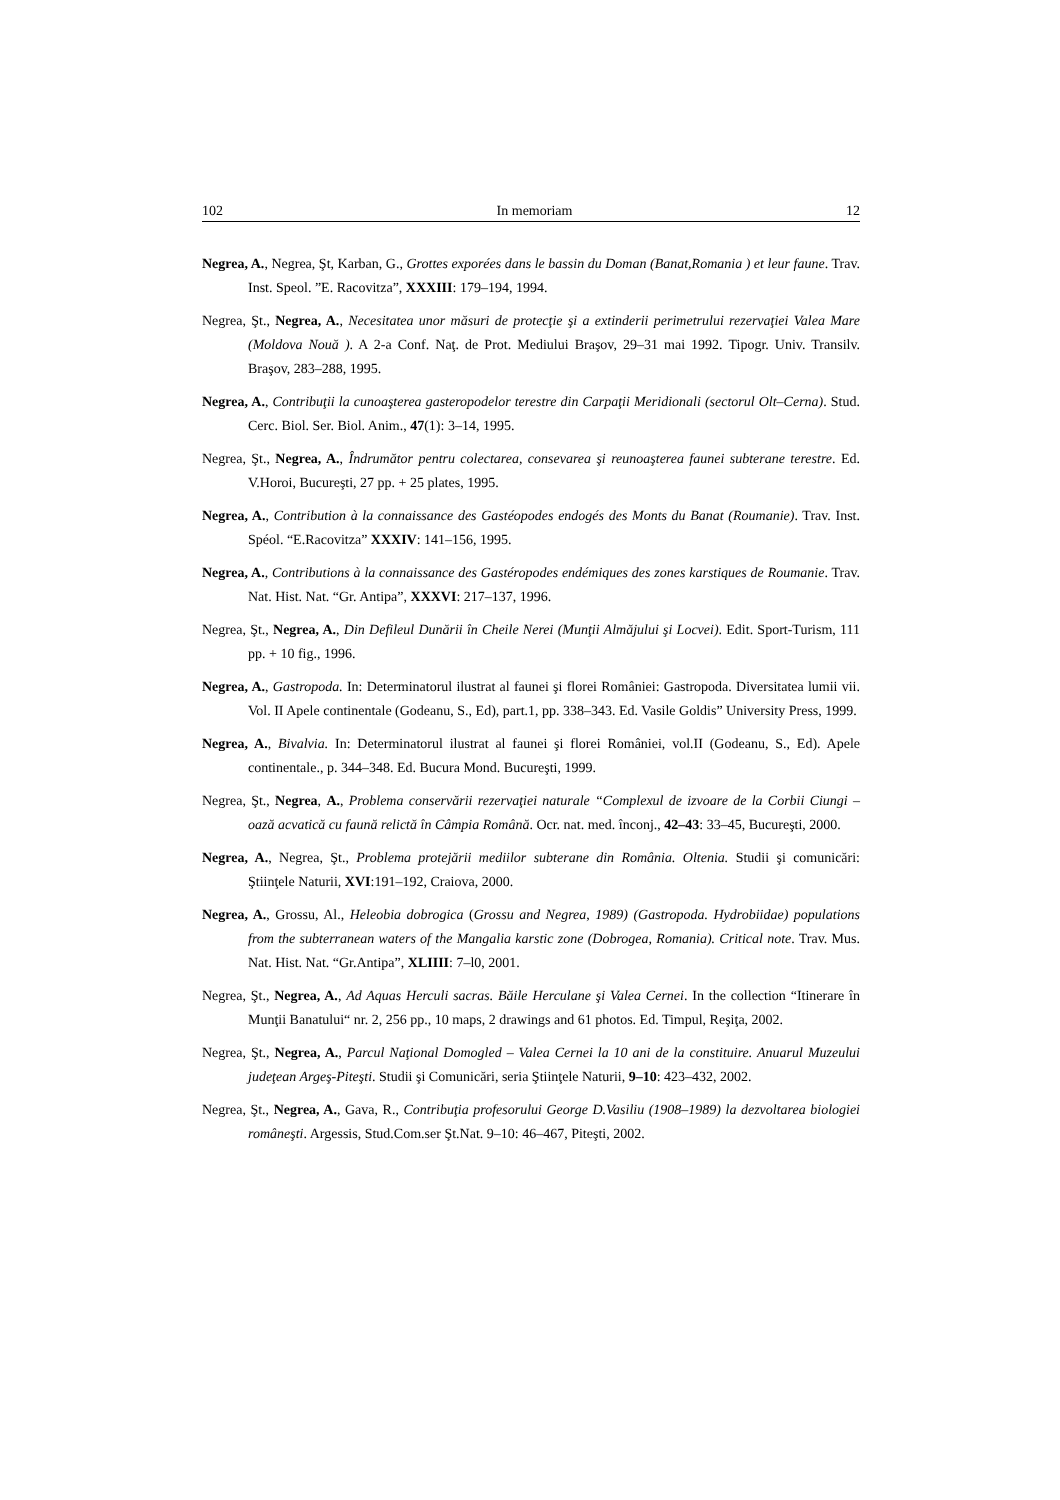102 In memoriam 12
Negrea, A., Negrea, Şt, Karban, G., Grottes exporées dans le bassin du Doman (Banat,Romania ) et leur faune. Trav. Inst. Speol. ”E. Racovitza”, XXXIII: 179–194, 1994.
Negrea, Şt., Negrea, A., Necesitatea unor măsuri de protecţie şi a extinderii perimetrului rezervaţiei Valea Mare (Moldova Nouă ). A 2-a Conf. Naţ. de Prot. Mediului Braşov, 29–31 mai 1992. Tipogr. Univ. Transilv. Braşov, 283–288, 1995.
Negrea, A., Contribuţii la cunoaşterea gasteropodelor terestre din Carpaţii Meridionali (sectorul Olt–Cerna). Stud. Cerc. Biol. Ser. Biol. Anim., 47(1): 3–14, 1995.
Negrea, Şt., Negrea, A., Îndrumător pentru colectarea, consevarea şi reunoaşterea faunei subterane terestre. Ed. V.Horoi, Bucureşti, 27 pp. + 25 plates, 1995.
Negrea, A., Contribution à la connaissance des Gastéopodes endogés des Monts du Banat (Roumanie). Trav. Inst. Spéol. “E.Racovitza” XXXIV: 141–156, 1995.
Negrea, A., Contributions à la connaissance des Gastéropodes endémiques des zones karstiques de Roumanie. Trav. Nat. Hist. Nat. “Gr. Antipa”, XXXVI: 217–137, 1996.
Negrea, Şt., Negrea, A., Din Defileul Dunării în Cheile Nerei (Munţii Almăjului şi Locvei). Edit. Sport-Turism, 111 pp. + 10 fig., 1996.
Negrea, A., Gastropoda. In: Determinatorul ilustrat al faunei şi florei României: Gastropoda. Diversitatea lumii vii. Vol. II Apele continentale (Godeanu, S., Ed), part.1, pp. 338–343. Ed. Vasile Goldis” University Press, 1999.
Negrea, A., Bivalvia. In: Determinatorul ilustrat al faunei şi florei României, vol.II (Godeanu, S., Ed). Apele continentale., p. 344–348. Ed. Bucura Mond. Bucureşti, 1999.
Negrea, Şt., Negrea, A., Problema conservării rezervaţiei naturale “Complexul de izvoare de la Corbii Ciungi – oază acvatică cu faună relictă în Câmpia Română. Ocr. nat. med. înconj., 42–43: 33–45, Bucureşti, 2000.
Negrea, A., Negrea, Şt., Problema protejării mediilor subterane din România. Oltenia. Studii şi comunicări: Ştiinţele Naturii, XVI:191–192, Craiova, 2000.
Negrea, A., Grossu, Al., Heleobia dobrogica (Grossu and Negrea, 1989) (Gastropoda. Hydrobiidae) populations from the subterranean waters of the Mangalia karstic zone (Dobrogea, Romania). Critical note. Trav. Mus. Nat. Hist. Nat. “Gr.Antipa”, XLIIII: 7–l0, 2001.
Negrea, Şt., Negrea, A., Ad Aquas Herculi sacras. Băile Herculane şi Valea Cernei. In the collection “Itinerare în Munţii Banatului“ nr. 2, 256 pp., 10 maps, 2 drawings and 61 photos. Ed. Timpul, Reşiţa, 2002.
Negrea, Şt., Negrea, A., Parcul Naţional Domogled – Valea Cernei la 10 ani de la constituire. Anuarul Muzeului judeţean Argeş-Piteşti. Studii şi Comunicări, seria Ştiinţele Naturii, 9–10: 423–432, 2002.
Negrea, Şt., Negrea, A., Gava, R., Contribuţia profesorului George D.Vasiliu (1908–1989) la dezvoltarea biologiei româneşti. Argessis, Stud.Com.ser Şt.Nat. 9–10: 46–467, Piteşti, 2002.